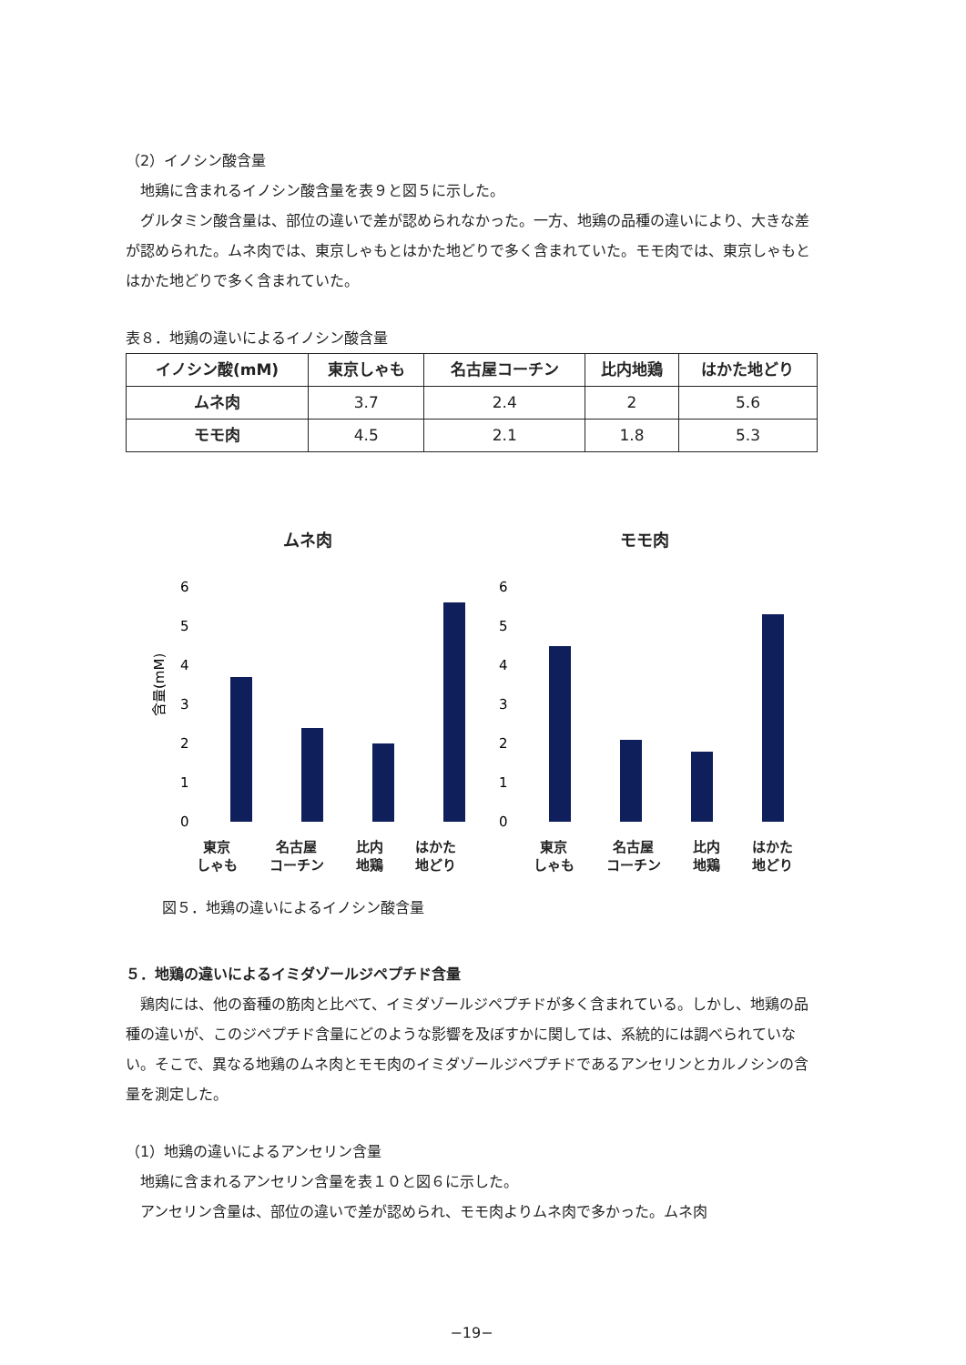（2）イノシン酸含量
　地鶏に含まれるイノシン酸含量を表９と図５に示した。
　グルタミン酸含量は、部位の違いで差が認められなかった。一方、地鶏の品種の違いにより、大きな差が認められた。ムネ肉では、東京しゃもとはかた地どりで多く含まれていた。モモ肉では、東京しゃもとはかた地どりで多く含まれていた。
表８．地鶏の違いによるイノシン酸含量
| イノシン酸(mM) | 東京しゃも | 名古屋コーチン | 比内地鶏 | はかた地どり |
| --- | --- | --- | --- | --- |
| ムネ肉 | 3.7 | 2.4 | 2 | 5.6 |
| モモ肉 | 4.5 | 2.1 | 1.8 | 5.3 |
ムネ肉
6
5
4
3
2
1
0
含量(mM)
東京
しゃも 名古屋
コーチン 比内
地鶏 はかた
地どり
モモ肉
6
5
4
3
2
1
0
東京
しゃも 名古屋
コーチン 比内
地鶏 はかた
地どり
図５．地鶏の違いによるイノシン酸含量
５．地鶏の違いによるイミダゾールジペプチド含量
　鶏肉には、他の畜種の筋肉と比べて、イミダゾールジペプチドが多く含まれている。しかし、地鶏の品種の違いが、このジペプチド含量にどのような影響を及ぼすかに関しては、系統的には調べられていない。そこで、異なる地鶏のムネ肉とモモ肉のイミダゾールジペプチドであるアンセリンとカルノシンの含量を測定した。
（1）地鶏の違いによるアンセリン含量
　地鶏に含まれるアンセリン含量を表１０と図６に示した。
　アンセリン含量は、部位の違いで差が認められ、モモ肉よりムネ肉で多かった。ムネ肉
−19−